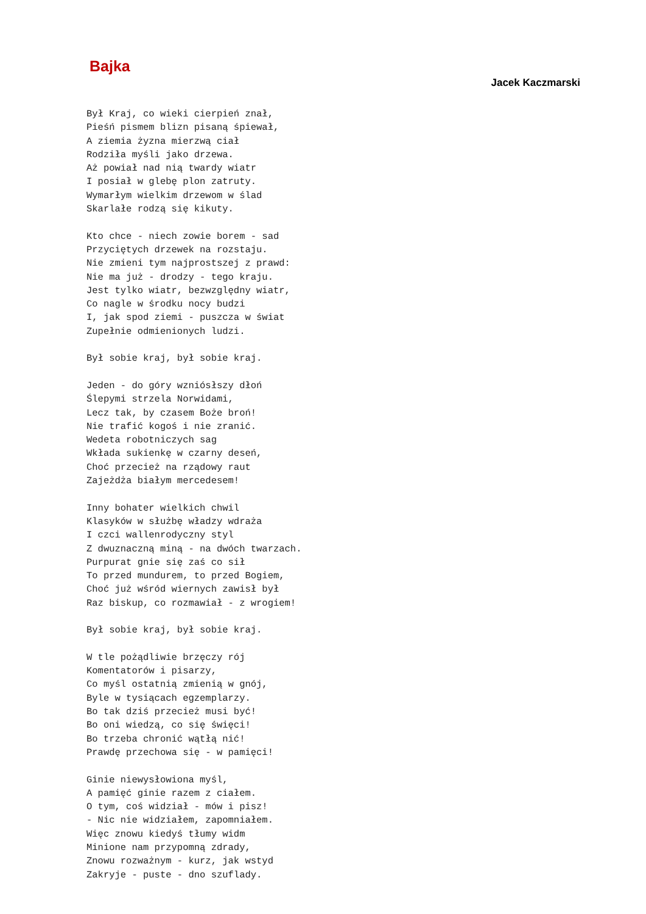Bajka
Jacek Kaczmarski
Był Kraj, co wieki cierpień znał,
Pieśń pismem blizn pisaną śpiewał,
A ziemia żyzna mierzwą ciał
Rodziła myśli jako drzewa.
Aż powiał nad nią twardy wiatr
I posiał w glebę plon zatruty.
Wymarłym wielkim drzewom w ślad
Skarlałe rodzą się kikuty.

Kto chce - niech zowie borem - sad
Przyciętych drzewek na rozstaju.
Nie zmieni tym najprostszej z prawd:
Nie ma już - drodzy - tego kraju.
Jest tylko wiatr, bezwzględny wiatr,
Co nagle w środku nocy budzi
I, jak spod ziemi - puszcza w świat
Zupełnie odmienionych ludzi.

Był sobie kraj, był sobie kraj.

Jeden - do góry wzniósłszy dłoń
Ślepymi strzela Norwidami,
Lecz tak, by czasem Boże broń!
Nie trafić kogoś i nie zranić.
Wedeta robotniczych sag
Wkłada sukienkę w czarny deseń,
Choć przecież na rządowy raut
Zajeżdża białym mercedesem!

Inny bohater wielkich chwil
Klasyków w służbę władzy wdraża
I czci wallenrodyczny styl
Z dwuznaczną miną - na dwóch twarzach.
Purpurat gnie się zaś co sił
To przed mundurem, to przed Bogiem,
Choć już wśród wiernych zawisł był
Raz biskup, co rozmawiał - z wrogiem!

Był sobie kraj, był sobie kraj.

W tle pożądliwie brzęczy rój
Komentatorów i pisarzy,
Co myśl ostatnią zmienią w gnój,
Byle w tysiącach egzemplarzy.
Bo tak dziś przecież musi być!
Bo oni wiedzą, co się święci!
Bo trzeba chronić wątłą nić!
Prawdę przechowa się - w pamięci!

Ginie niewysłowiona myśl,
A pamięć ginie razem z ciałem.
O tym, coś widział - mów i pisz!
- Nic nie widziałem, zapomniałem.
Więc znowu kiedyś tłumy widm
Minione nam przypomną zdrady,
Znowu rozważnym - kurz, jak wstyd
Zakryje - puste - dno szuflady.